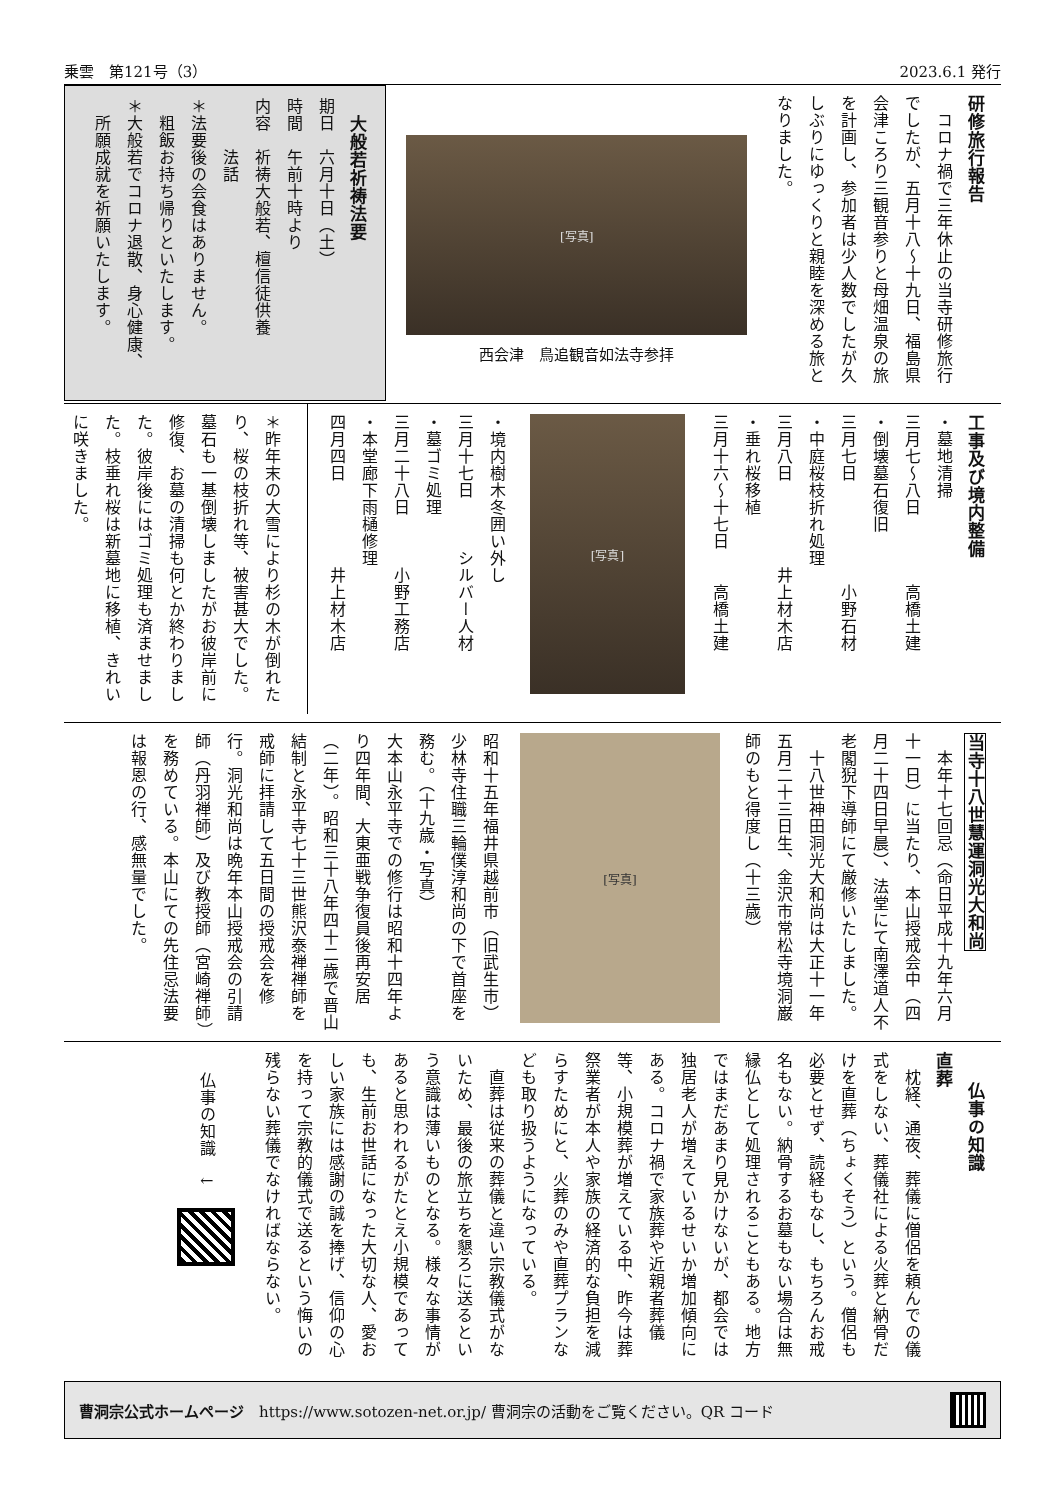乗雲　第121号（3） 2023.6.1 発行
研修旅行報告
　コロナ禍で三年休止の当寺研修旅行でしたが、五月十八～十九日、福島県会津ころり三観音参りと母畑温泉の旅を計画し、参加者は少人数でしたが久しぶりにゆっくりと親睦を深める旅となりました。
[写真]
西会津　鳥追観音如法寺参拝
　大般若祈祷法要
期日　六月十日（土）
時間　午前十時より
内容　祈祷大般若、檀信徒供養
　　　法話
＊法要後の会食はありません。
　粗飯お持ち帰りといたします。
＊大般若でコロナ退散、身心健康、
　所願成就を祈願いたします。
工事及び境内整備
・墓地清掃
三月七～八日　　　　高橋土建
・倒壊墓石復旧
三月七日　　　　　　小野石材
・中庭桜枝折れ処理
三月八日　　　　　井上材木店
・垂れ桜移植
三月十六～十七日　　高橋土建
[写真]
・境内樹木冬囲い外し
三月十七日　　　シルバー人材
・墓ゴミ処理
三月二十八日　　　小野工務店
・本堂廊下雨樋修理
四月四日　　　　　井上材木店
＊昨年末の大雪により杉の木が倒れたり、桜の枝折れ等、被害甚大でした。墓石も一基倒壊しましたがお彼岸前に修復、お墓の清掃も何とか終わりました。彼岸後にはゴミ処理も済ませました。枝垂れ桜は新墓地に移植、きれいに咲きました。
当寺十八世慧運洞光大和尚
　本年十七回忌（命日平成十九年六月十一日）に当たり、本山授戒会中（四月二十四日早晨）、法堂にて南澤道人不老閣猊下導師にて厳修いたしました。
　十八世神田洞光大和尚は大正十一年五月二十三日生、金沢市常松寺境洞巌師のもと得度し（十三歳）
[写真]
昭和十五年福井県越前市（旧武生市）少林寺住職三輪僕淳和尚の下で首座を務む。（十九歳・写真）
大本山永平寺での修行は昭和十四年より四年間、大東亜戦争復員後再安居（二年）。昭和三十八年四十二歳で晋山結制と永平寺七十三世熊沢泰禅禅師を戒師に拝請して五日間の授戒会を修行。洞光和尚は晩年本山授戒会の引請師（丹羽禅師）及び教授師（宮崎禅師）を務めている。本山にての先住忌法要は報恩の行、感無量でした。
仏事の知識
直葬
　枕経、通夜、葬儀に僧侶を頼んでの儀式をしない、葬儀社による火葬と納骨だけを直葬（ちょくそう）という。僧侶も必要とせず、読経もなし、もちろんお戒名もない。納骨するお墓もない場合は無縁仏として処理されることもある。地方ではまだあまり見かけないが、都会では独居老人が増えているせいか増加傾向にある。コロナ禍で家族葬や近親者葬儀等、小規模葬が増えている中、昨今は葬祭業者が本人や家族の経済的な負担を減らすためにと、火葬のみや直葬プランなども取り扱うようになっている。
　直葬は従来の葬儀と違い宗教儀式がないため、最後の旅立ちを懇ろに送るという意識は薄いものとなる。様々な事情があると思われるがたとえ小規模であっても、生前お世話になった大切な人、愛おしい家族には感謝の誠を捧げ、信仰の心を持って宗教的儀式で送るという悔いの残らない葬儀でなければならない。
仏事の知識　↓
曹洞宗公式ホームページ　https://www.sotozen-net.or.jp/ 曹洞宗の活動をご覧ください。QR コード